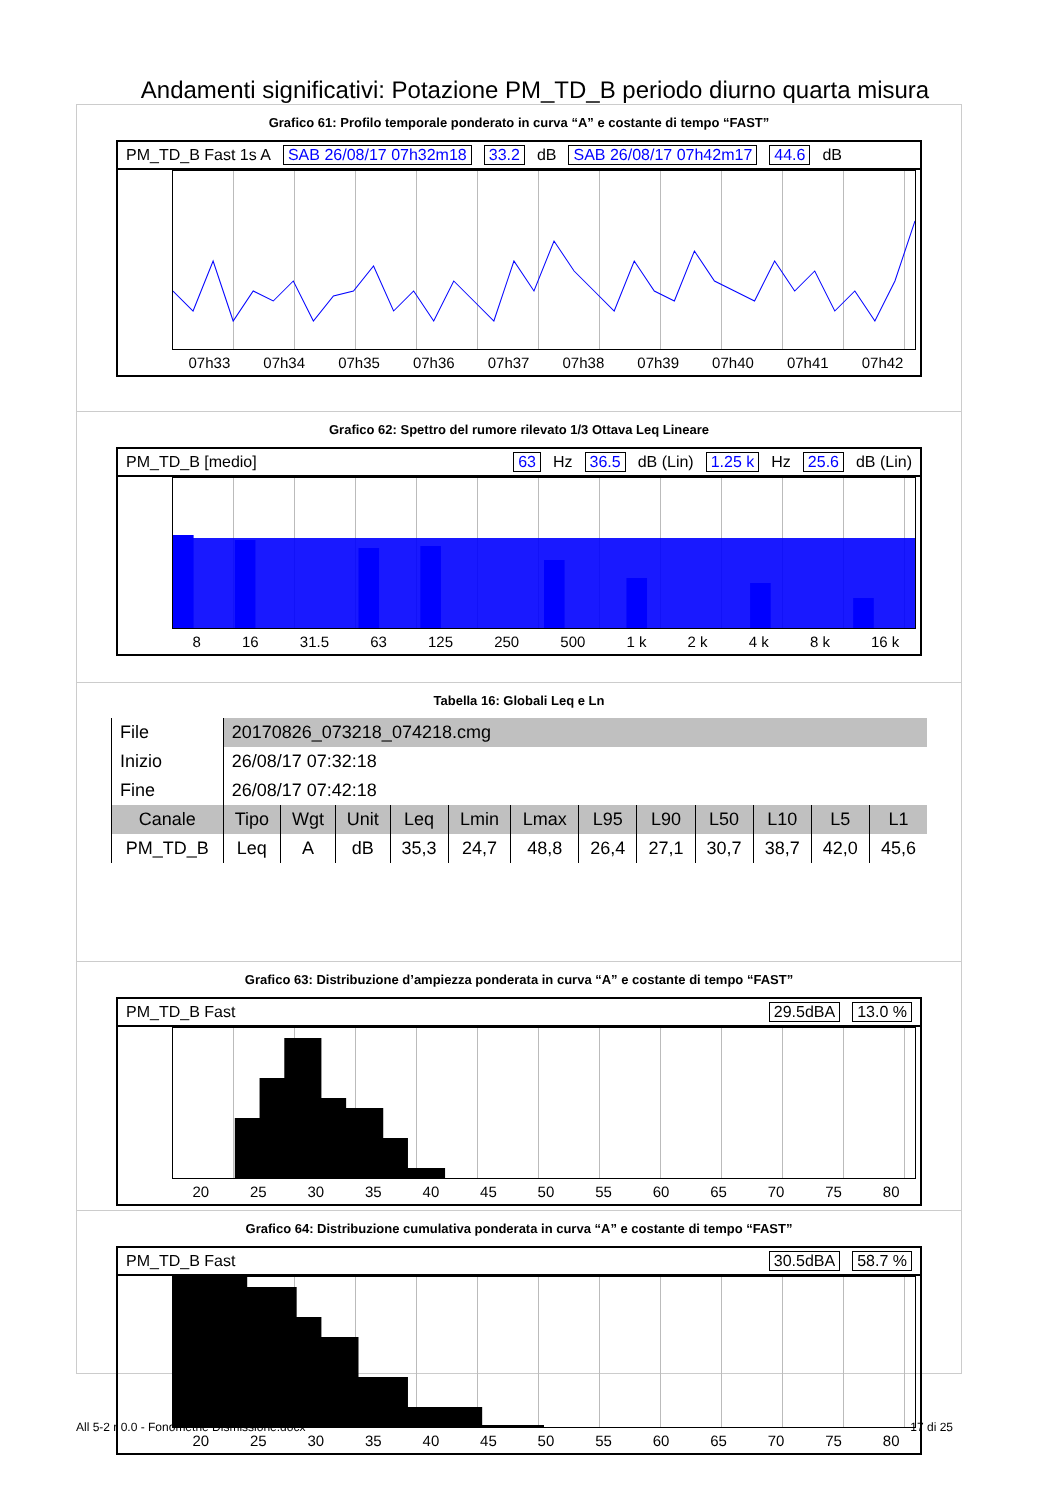Andamenti significativi: Potazione PM_TD_B periodo diurno quarta misura
Grafico 61: Profilo temporale ponderato in curva “A” e costante di tempo “FAST”
PM_TD_B Fast 1s A SAB 26/08/17 07h32m18 33.2 dB SAB 26/08/17 07h42m17 44.6 dB
07h33 07h34 07h35 07h36 07h37 07h38 07h39 07h40 07h41 07h42
Grafico 62: Spettro del rumore rilevato 1/3 Ottava Leq Lineare
PM_TD_B [medio] 63 Hz 36.5 dB (Lin) 1.25 k Hz 25.6 dB (Lin)
8 16 31.5 63 125 250 500 1 k 2 k 4 k 8 k 16 k
Tabella 16: Globali Leq e Ln
| File | 20170826_073218_074218.cmg | | | | | | | | | | | |
| Inizio | 26/08/17 07:32:18 | | | | | | | | | | | |
| Fine | 26/08/17 07:42:18 | | | | | | | | | | | |
| Canale | Tipo | Wgt | Unit | Leq | Lmin | Lmax | L95 | L90 | L50 | L10 | L5 | L1 |
| PM_TD_B | Leq | A | dB | 35,3 | 24,7 | 48,8 | 26,4 | 27,1 | 30,7 | 38,7 | 42,0 | 45,6 |
Grafico 63: Distribuzione d’ampiezza ponderata in curva “A” e costante di tempo “FAST”
PM_TD_B Fast 29.5dBA 13.0 %
20 25 30 35 40 45 50 55 60 65 70 75 80
Grafico 64: Distribuzione cumulativa ponderata in curva “A” e costante di tempo “FAST”
PM_TD_B Fast 30.5dBA 58.7 %
20 25 30 35 40 45 50 55 60 65 70 75 80
All 5-2 r 0.0 - Fonometrie Dismissione.docx 17 di 25